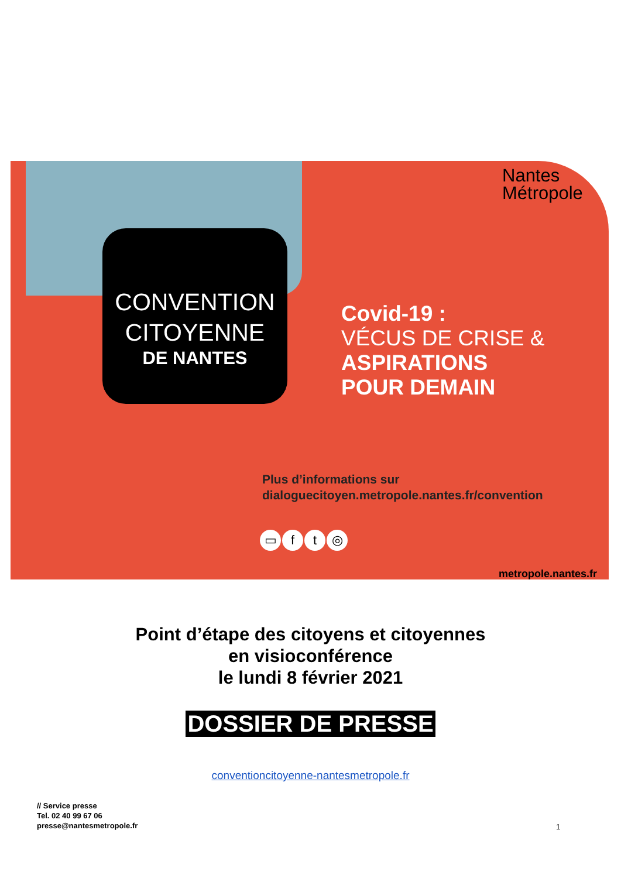Nantes
Métropole
CONVENTION
CITOYENNE
DE NANTES
Covid-19 :
VÉCUS DE CRISE &
ASPIRATIONS
POUR DEMAIN
Plus d’informations sur
dialoguecitoyen.metropole.nantes.fr/convention
▭ ft ◎
metropole.nantes.fr
Point d’étape des citoyens et citoyennes
en visioconférence
le lundi 8 février 2021
DOSSIER DE PRESSE
conventioncitoyenne-nantesmetropole.fr
// Service presse
Tel. 02 40 99 67 06
presse@nantesmetropole.fr
1